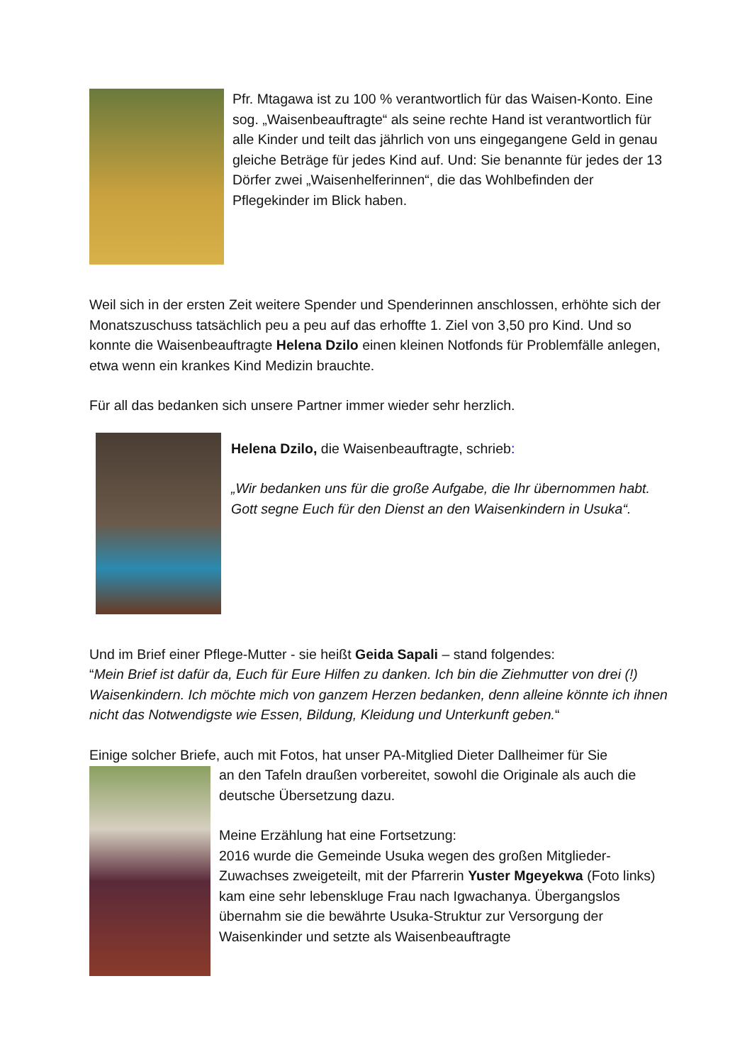Pfr. Mtagawa ist zu 100 % verantwortlich für das Waisen-Konto. Eine sog. „Waisenbeauftragte“ als seine rechte Hand ist verantwortlich für alle Kinder und teilt das jährlich von uns eingegangene Geld in genau gleiche Beträge für jedes Kind auf. Und: Sie benannte für jedes der 13 Dörfer zwei „Waisenhelferinnen“, die das Wohlbefinden der Pflegekinder im Blick haben.
Weil sich in der ersten Zeit weitere Spender und Spenderinnen anschlossen, erhöhte sich der Monatszuschuss tatsächlich peu a peu auf das erhoffte 1. Ziel von 3,50 pro Kind. Und so konnte die Waisenbeauftragte Helena Dzilo einen kleinen Notfonds für Problemfälle anlegen, etwa wenn ein krankes Kind Medizin brauchte.
Für all das bedanken sich unsere Partner immer wieder sehr herzlich.
Helena Dzilo, die Waisenbeauftragte, schrieb:
„Wir bedanken uns für die große Aufgabe, die Ihr übernommen habt. Gott segne Euch für den Dienst an den Waisenkindern in Usuka“.
Und im Brief einer Pflege-Mutter - sie heißt Geida Sapali – stand folgendes:
“Mein Brief ist dafür da, Euch für Eure Hilfen zu danken. Ich bin die Ziehmutter von drei (!) Waisenkindern. Ich möchte mich von ganzem Herzen bedanken, denn alleine könnte ich ihnen nicht das Notwendigste wie Essen, Bildung, Kleidung und Unterkunft geben.“
Einige solcher Briefe, auch mit Fotos, hat unser PA-Mitglied Dieter Dallheimer für Sie
an den Tafeln draußen vorbereitet, sowohl die Originale als auch die deutsche Übersetzung dazu.
Meine Erzählung hat eine Fortsetzung:
2016 wurde die Gemeinde Usuka wegen des großen Mitglieder-Zuwachses zweigeteilt, mit der Pfarrerin Yuster Mgeyekwa (Foto links) kam eine sehr lebenskluge Frau nach Igwachanya. Übergangslos übernahm sie die bewährte Usuka-Struktur zur Versorgung der Waisenkinder und setzte als Waisenbeauftragte